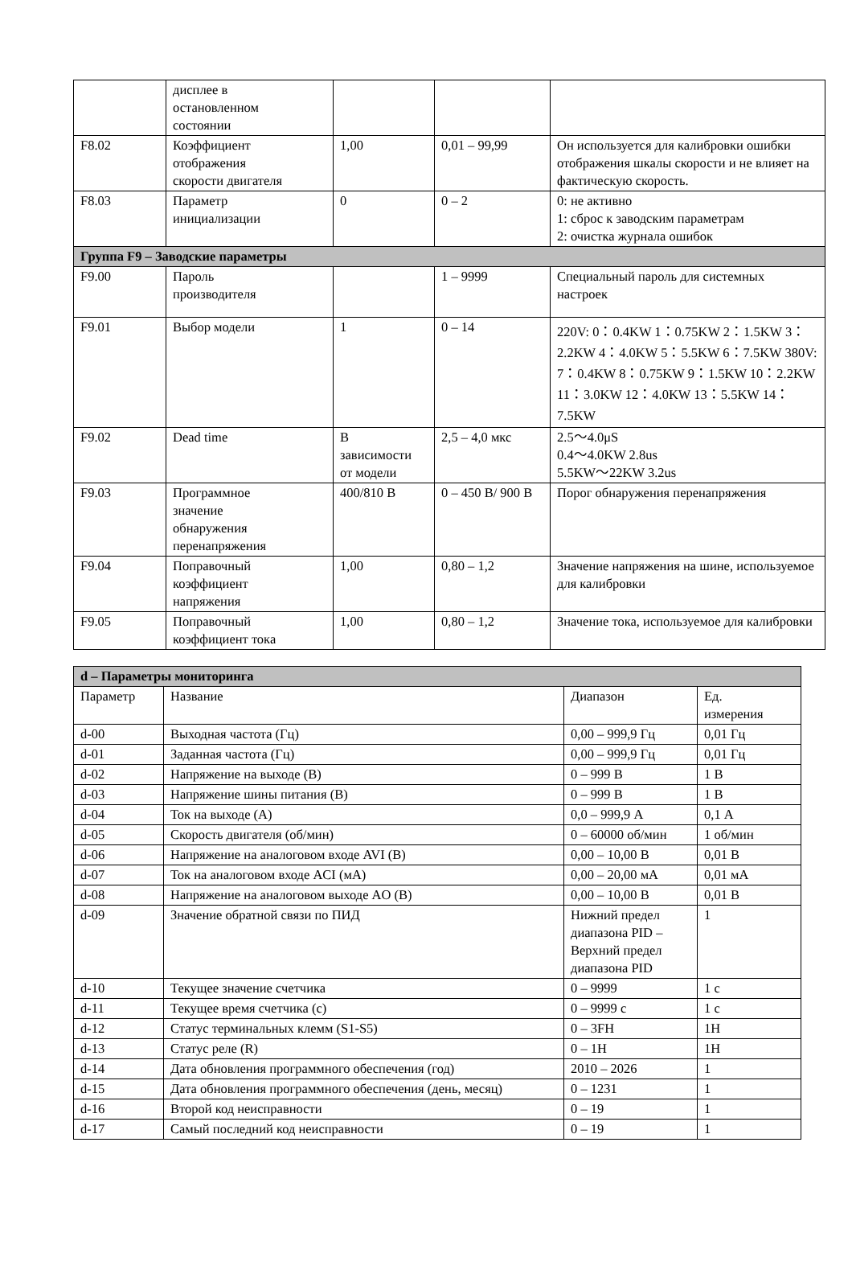| | дисплее в остановленном состоянии | | | |
| F8.02 | Коэффициент отображения скорости двигателя | 1,00 | 0,01 – 99,99 | Он используется для калибровки ошибки отображения шкалы скорости и не влияет на фактическую скорость. |
| F8.03 | Параметр инициализации | 0 | 0 – 2 | 0: не активно 1: сброс к заводским параметрам 2: очистка журнала ошибок |
| Группа F9 – Заводские параметры | | | | |
| F9.00 | Пароль производителя | | 1 – 9999 | Специальный пароль для системных настроек |
| F9.01 | Выбор модели | 1 | 0 – 14 | 220V: 0：0.4KW 1：0.75KW 2：1.5KW 3：2.2KW 4：4.0KW 5：5.5KW 6：7.5KW 380V: 7：0.4KW 8：0.75KW 9：1.5KW 10：2.2KW 11：3.0KW 12：4.0KW 13：5.5KW 14：7.5KW |
| F9.02 | Dead time | В зависимости от модели | 2,5 – 4,0 мкс | 2.5〜4.0μS 0.4〜4.0KW 2.8us 5.5KW〜22KW 3.2us |
| F9.03 | Программное значение обнаружения перенапряжения | 400/810 В | 0 – 450 В/ 900 В | Порог обнаружения перенапряжения |
| F9.04 | Поправочный коэффициент напряжения | 1,00 | 0,80 – 1,2 | Значение напряжения на шине, используемое для калибровки |
| F9.05 | Поправочный коэффициент тока | 1,00 | 0,80 – 1,2 | Значение тока, используемое для калибровки |
| d – Параметры мониторинга | | | |
| Параметр | Название | Диапазон | Ед. измерения |
| d-00 | Выходная частота (Гц) | 0,00 – 999,9 Гц | 0,01 Гц |
| d-01 | Заданная частота (Гц) | 0,00 – 999,9 Гц | 0,01 Гц |
| d-02 | Напряжение на выходе (В) | 0 – 999 В | 1 В |
| d-03 | Напряжение шины питания (В) | 0 – 999 В | 1 В |
| d-04 | Ток на выходе (А) | 0,0 – 999,9 А | 0,1 А |
| d-05 | Скорость двигателя (об/мин) | 0 – 60000 об/мин | 1 об/мин |
| d-06 | Напряжение на аналоговом входе AVI (В) | 0,00 – 10,00 В | 0,01 В |
| d-07 | Ток на аналоговом входе ACI (мА) | 0,00 – 20,00 мА | 0,01 мА |
| d-08 | Напряжение на аналоговом выходе AO (В) | 0,00 – 10,00 В | 0,01 В |
| d-09 | Значение обратной связи по ПИД | Нижний предел диапазона PID – Верхний предел диапазона PID | 1 |
| d-10 | Текущее значение счетчика | 0 – 9999 | 1 с |
| d-11 | Текущее время счетчика (с) | 0 – 9999 с | 1 с |
| d-12 | Статус терминальных клемм (S1-S5) | 0 – 3FH | 1H |
| d-13 | Статус реле (R) | 0 – 1H | 1H |
| d-14 | Дата обновления программного обеспечения (год) | 2010 – 2026 | 1 |
| d-15 | Дата обновления программного обеспечения (день, месяц) | 0 – 1231 | 1 |
| d-16 | Второй код неисправности | 0 – 19 | 1 |
| d-17 | Самый последний код неисправности | 0 – 19 | 1 |